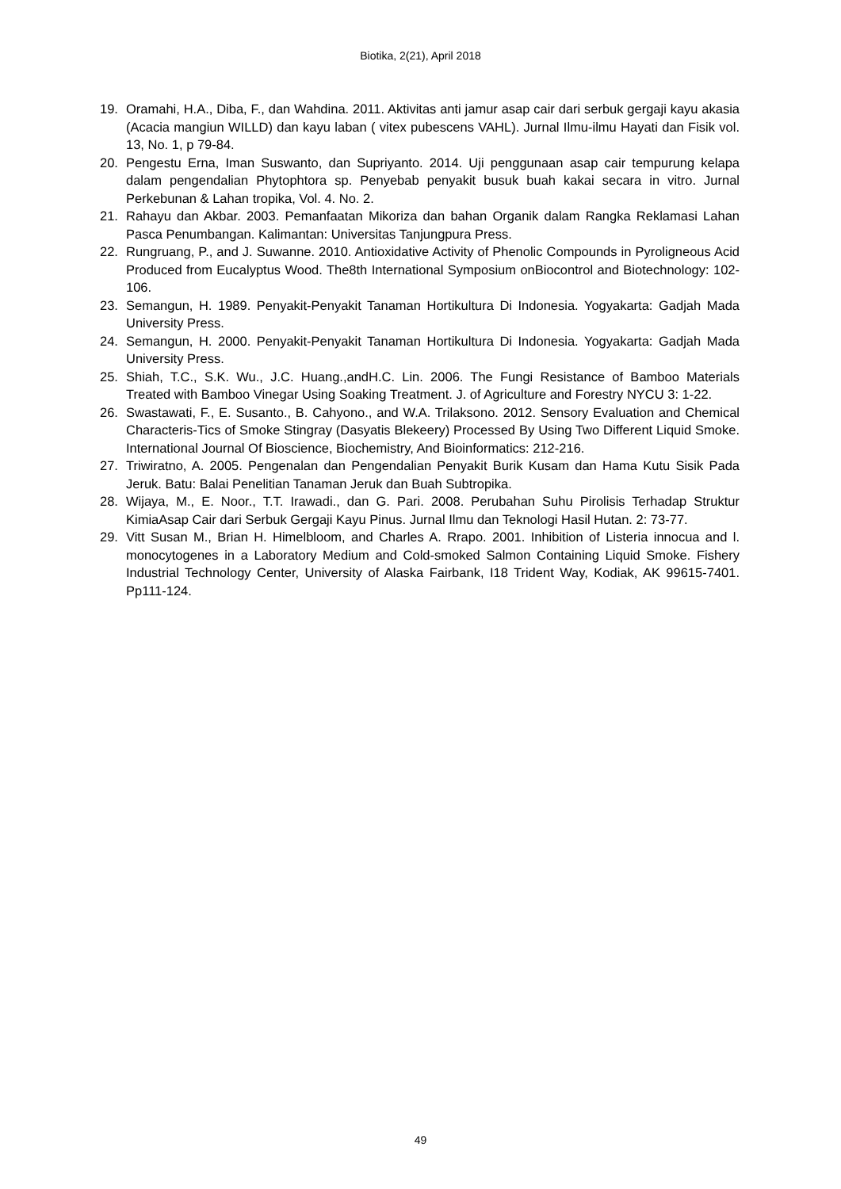Biotika, 2(21), April 2018
19. Oramahi, H.A., Diba, F., dan Wahdina. 2011. Aktivitas anti jamur asap cair dari serbuk gergaji kayu akasia (Acacia mangiun WILLD) dan kayu laban ( vitex pubescens VAHL). Jurnal Ilmu-ilmu Hayati dan Fisik vol. 13, No. 1, p 79-84.
20. Pengestu Erna, Iman Suswanto, dan Supriyanto. 2014. Uji penggunaan asap cair tempurung kelapa dalam pengendalian Phytophtora sp. Penyebab penyakit busuk buah kakai secara in vitro. Jurnal Perkebunan & Lahan tropika, Vol. 4. No. 2.
21. Rahayu dan Akbar. 2003. Pemanfaatan Mikoriza dan bahan Organik dalam Rangka Reklamasi Lahan Pasca Penumbangan. Kalimantan: Universitas Tanjungpura Press.
22. Rungruang, P., and J. Suwanne. 2010. Antioxidative Activity of Phenolic Compounds in Pyroligneous Acid Produced from Eucalyptus Wood. The8th International Symposium onBiocontrol and Biotechnology: 102-106.
23. Semangun, H. 1989. Penyakit-Penyakit Tanaman Hortikultura Di Indonesia. Yogyakarta: Gadjah Mada University Press.
24. Semangun, H. 2000. Penyakit-Penyakit Tanaman Hortikultura Di Indonesia. Yogyakarta: Gadjah Mada University Press.
25. Shiah, T.C., S.K. Wu., J.C. Huang.,andH.C. Lin. 2006. The Fungi Resistance of Bamboo Materials Treated with Bamboo Vinegar Using Soaking Treatment. J. of Agriculture and Forestry NYCU 3: 1-22.
26. Swastawati, F., E. Susanto., B. Cahyono., and W.A. Trilaksono. 2012. Sensory Evaluation and Chemical Characteris-Tics of Smoke Stingray (Dasyatis Blekeery) Processed By Using Two Different Liquid Smoke. International Journal Of Bioscience, Biochemistry, And Bioinformatics: 212-216.
27. Triwiratno, A. 2005. Pengenalan dan Pengendalian Penyakit Burik Kusam dan Hama Kutu Sisik Pada Jeruk. Batu: Balai Penelitian Tanaman Jeruk dan Buah Subtropika.
28. Wijaya, M., E. Noor., T.T. Irawadi., dan G. Pari. 2008. Perubahan Suhu Pirolisis Terhadap Struktur KimiaAsap Cair dari Serbuk Gergaji Kayu Pinus. Jurnal Ilmu dan Teknologi Hasil Hutan. 2: 73-77.
29. Vitt Susan M., Brian H. Himelbloom, and Charles A. Rrapo. 2001. Inhibition of Listeria innocua and l. monocytogenes in a Laboratory Medium and Cold-smoked Salmon Containing Liquid Smoke. Fishery Industrial Technology Center, University of Alaska Fairbank, I18 Trident Way, Kodiak, AK 99615-7401. Pp111-124.
49